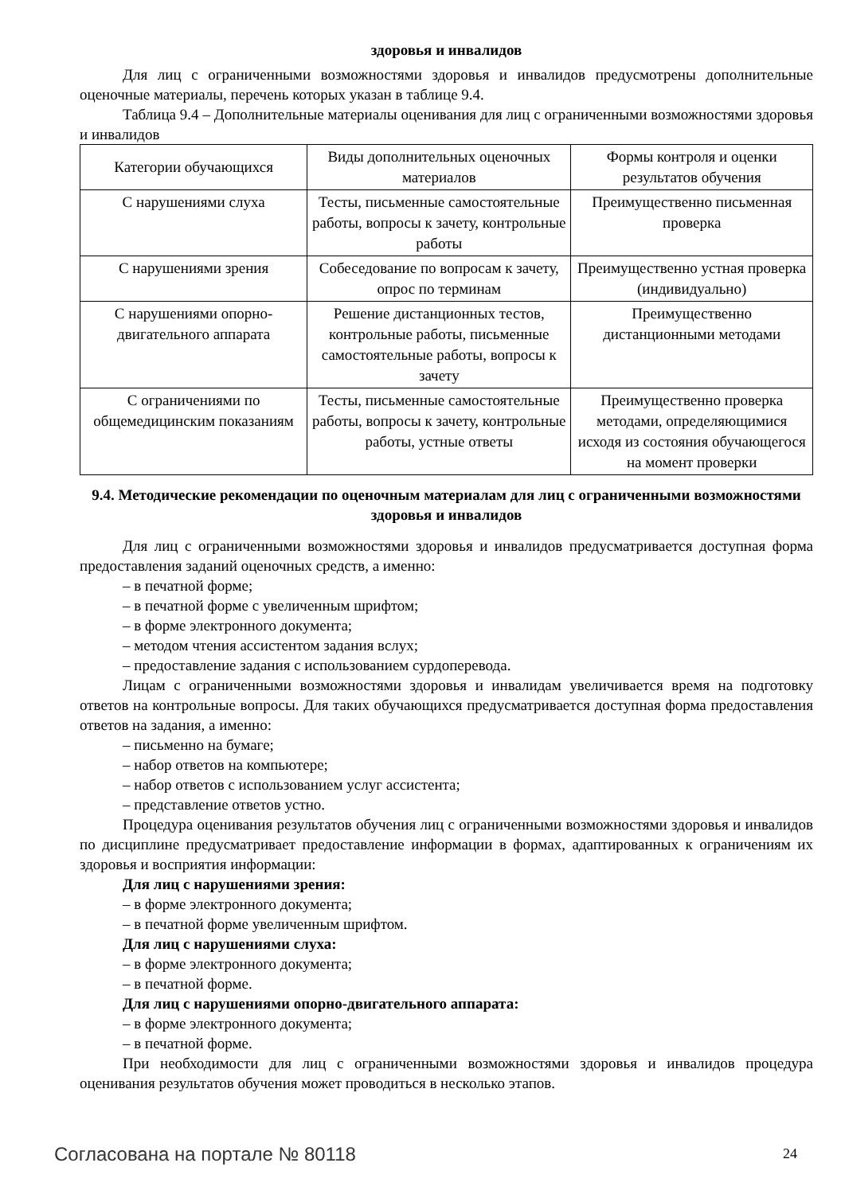здоровья и инвалидов
Для лиц с ограниченными возможностями здоровья и инвалидов предусмотрены дополнительные оценочные материалы, перечень которых указан в таблице 9.4.
Таблица 9.4 – Дополнительные материалы оценивания для лиц с ограниченными возможностями здоровья и инвалидов
| Категории обучающихся | Виды дополнительных оценочных материалов | Формы контроля и оценки результатов обучения |
| С нарушениями слуха | Тесты, письменные самостоятельные работы, вопросы к зачету, контрольные работы | Преимущественно письменная проверка |
| С нарушениями зрения | Собеседование по вопросам к зачету, опрос по терминам | Преимущественно устная проверка (индивидуально) |
| С нарушениями опорно-двигательного аппарата | Решение дистанционных тестов, контрольные работы, письменные самостоятельные работы, вопросы к зачету | Преимущественно дистанционными методами |
| С ограничениями по общемедицинским показаниям | Тесты, письменные самостоятельные работы, вопросы к зачету, контрольные работы, устные ответы | Преимущественно проверка методами, определяющимися исходя из состояния обучающегося на момент проверки |
9.4. Методические рекомендации по оценочным материалам для лиц с ограниченными возможностями здоровья и инвалидов
Для лиц с ограниченными возможностями здоровья и инвалидов предусматривается доступная форма предоставления заданий оценочных средств, а именно:
– в печатной форме;
– в печатной форме с увеличенным шрифтом;
– в форме электронного документа;
– методом чтения ассистентом задания вслух;
– предоставление задания с использованием сурдоперевода.
Лицам с ограниченными возможностями здоровья и инвалидам увеличивается время на подготовку ответов на контрольные вопросы. Для таких обучающихся предусматривается доступная форма предоставления ответов на задания, а именно:
– письменно на бумаге;
– набор ответов на компьютере;
– набор ответов с использованием услуг ассистента;
– представление ответов устно.
Процедура оценивания результатов обучения лиц с ограниченными возможностями здоровья и инвалидов по дисциплине предусматривает предоставление информации в формах, адаптированных к ограничениям их здоровья и восприятия информации:
Для лиц с нарушениями зрения:
– в форме электронного документа;
– в печатной форме увеличенным шрифтом.
Для лиц с нарушениями слуха:
– в форме электронного документа;
– в печатной форме.
Для лиц с нарушениями опорно-двигательного аппарата:
– в форме электронного документа;
– в печатной форме.
При необходимости для лиц с ограниченными возможностями здоровья и инвалидов процедура оценивания результатов обучения может проводиться в несколько этапов.
Согласована на портале № 80118 24